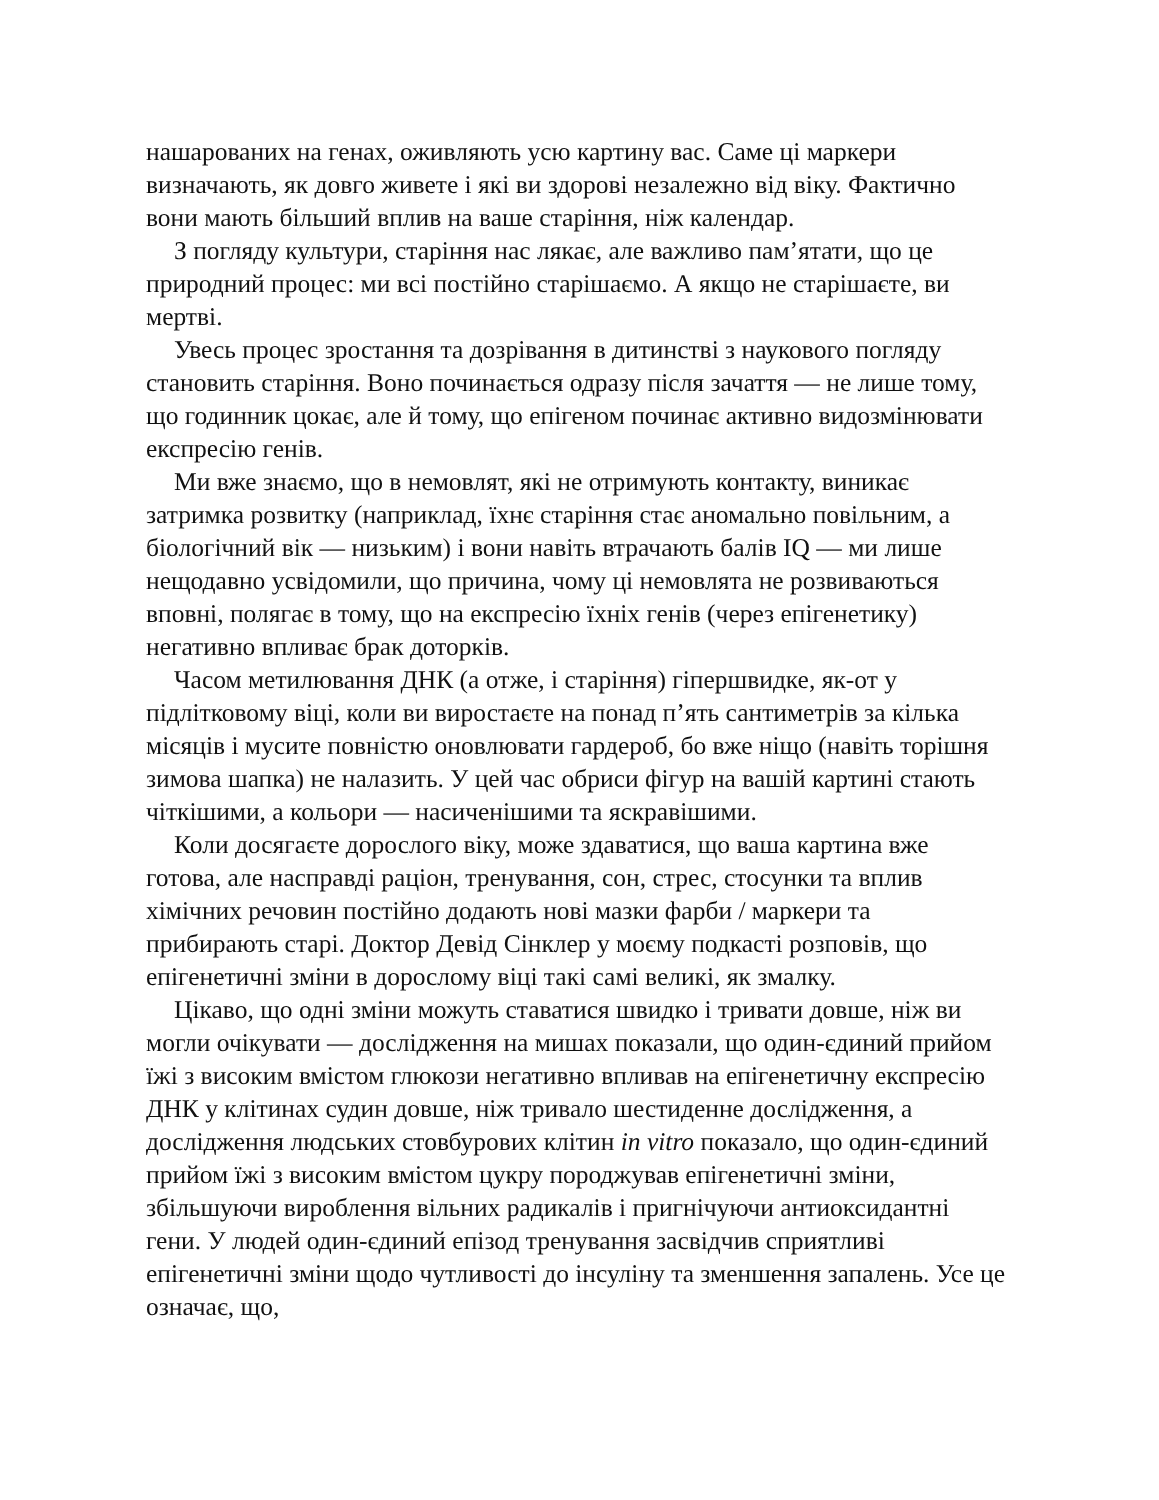нашарованих на генах, оживляють усю картину вас. Саме ці маркери визначають, як довго живете і які ви здорові незалежно від віку. Фактично вони мають більший вплив на ваше старіння, ніж календар.
З погляду культури, старіння нас лякає, але важливо пам’ятати, що це природний процес: ми всі постійно старішаємо. А якщо не старішаєте, ви мертві.
Увесь процес зростання та дозрівання в дитинстві з наукового погляду становить старіння. Воно починається одразу після зачаття — не лише тому, що годинник цокає, але й тому, що епігеном починає активно видозмінювати експресію генів.
Ми вже знаємо, що в немовлят, які не отримують контакту, виникає затримка розвитку (наприклад, їхнє старіння стає аномально повільним, а біологічний вік — низьким) і вони навіть втрачають балів IQ — ми лише нещодавно усвідомили, що причина, чому ці немовлята не розвиваються вповні, полягає в тому, що на експресію їхніх генів (через епігенетику) негативно впливає брак доторків.
Часом метилювання ДНК (а отже, і старіння) гіпершвидке, як-от у підлітковому віці, коли ви виростаєте на понад п’ять сантиметрів за кілька місяців і мусите повністю оновлювати гардероб, бо вже ніщо (навіть торішня зимова шапка) не налазить. У цей час обриси фігур на вашій картині стають чіткішими, а кольори — насиченішими та яскравішими.
Коли досягаєте дорослого віку, може здаватися, що ваша картина вже готова, але насправді раціон, тренування, сон, стрес, стосунки та вплив хімічних речовин постійно додають нові мазки фарби / маркери та прибирають старі. Доктор Девід Сінклер у моєму подкасті розповів, що епігенетичні зміни в дорослому віці такі самі великі, як змалку.
Цікаво, що одні зміни можуть ставатися швидко і тривати довше, ніж ви могли очікувати — дослідження на мишах показали, що один-єдиний прийом їжі з високим вмістом глюкози негативно впливав на епігенетичну експресію ДНК у клітинах судин довше, ніж тривало шестиденне дослідження, а дослідження людських стовбурових клітин in vitro показало, що один-єдиний прийом їжі з високим вмістом цукру породжував епігенетичні зміни, збільшуючи вироблення вільних радикалів і пригнічуючи антиоксидантні гени. У людей один-єдиний епізод тренування засвідчив сприятливі епігенетичні зміни щодо чутливості до інсуліну та зменшення запалень. Усе це означає, що,